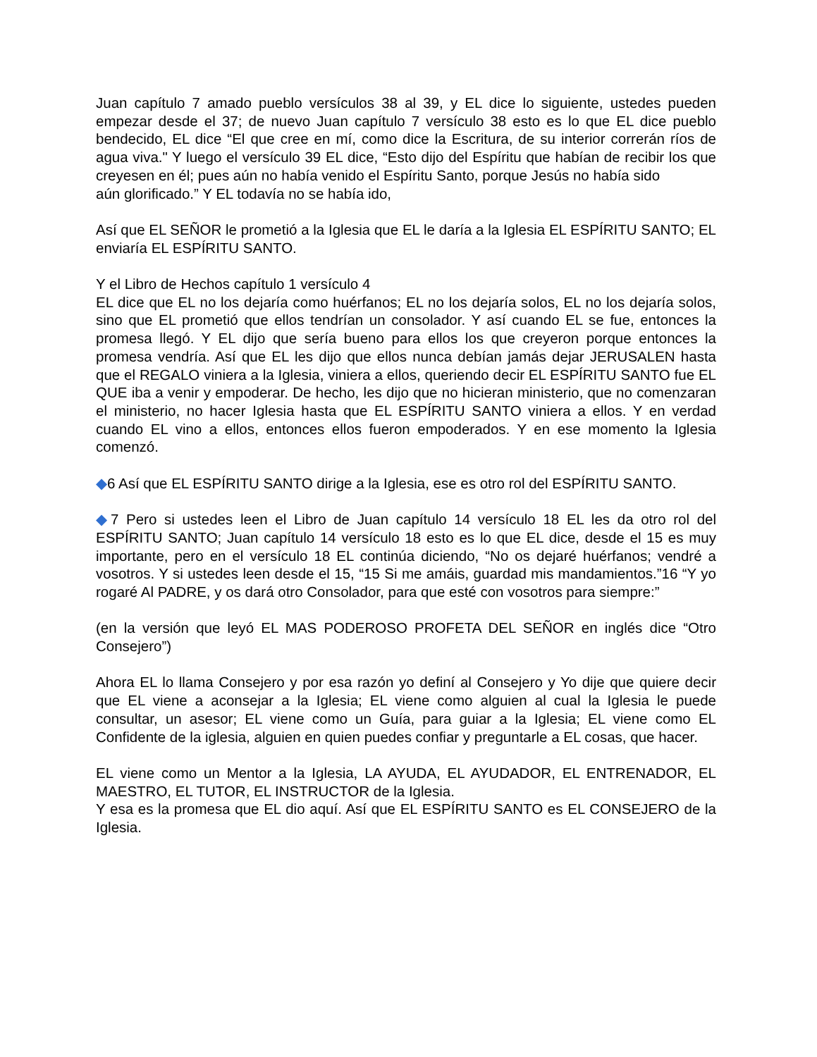Juan capítulo 7 amado pueblo versículos 38 al 39, y EL dice lo siguiente, ustedes pueden empezar desde el 37; de nuevo Juan capítulo 7 versículo 38 esto es lo que EL dice pueblo bendecido, EL dice “El que cree en mí, como dice la Escritura, de su interior correrán ríos de agua viva." Y luego el versículo 39 EL dice, “Esto dijo del Espíritu que habían de recibir los que creyesen en él; pues aún no había venido el Espíritu Santo, porque Jesús no había sido
aún glorificado.” Y EL todavía no se había ido,
Así que EL SEÑOR le prometió a la Iglesia que EL le daría a la Iglesia EL ESPÍRITU SANTO; EL enviaría EL ESPÍRITU SANTO.
Y el Libro de Hechos capítulo 1 versículo 4
EL dice que EL no los dejaría como huérfanos; EL no los dejaría solos, EL no los dejaría solos, sino que EL prometió que ellos tendrían un consolador. Y así cuando EL se fue, entonces la promesa llegó. Y EL dijo que sería bueno para ellos los que creyeron porque entonces la promesa vendría. Así que EL les dijo que ellos nunca debían jamás dejar JERUSALEN hasta que el REGALO viniera a la Iglesia, viniera a ellos, queriendo decir EL ESPÍRITU SANTO fue EL QUE iba a venir y empoderar. De hecho, les dijo que no hicieran ministerio, que no comenzaran el ministerio, no hacer Iglesia hasta que EL ESPÍRITU SANTO viniera a ellos. Y en verdad cuando EL vino a ellos, entonces ellos fueron empoderados. Y en ese momento la Iglesia comenzó.
◆6 Así que EL ESPÍRITU SANTO dirige a la Iglesia, ese es otro rol del ESPÍRITU SANTO.
◆7 Pero si ustedes leen el Libro de Juan capítulo 14 versículo 18 EL les da otro rol del ESPÍRITU SANTO; Juan capítulo 14 versículo 18 esto es lo que EL dice, desde el 15 es muy importante, pero en el versículo 18 EL continúa diciendo, “No os dejaré huérfanos; vendré a vosotros. Y si ustedes leen desde el 15, “15 Si me amáis, guardad mis mandamientos.”16 “Y yo rogaré Al PADRE, y os dará otro Consolador, para que esté con vosotros para siempre:”
(en la versión que leyó EL MAS PODEROSO PROFETA DEL SEÑOR en inglés dice “Otro Consejero”)
Ahora EL lo llama Consejero y por esa razón yo definí al Consejero y Yo dije que quiere decir que EL viene a aconsejar a la Iglesia; EL viene como alguien al cual la Iglesia le puede consultar, un asesor; EL viene como un Guía, para guiar a la Iglesia; EL viene como EL Confidente de la iglesia, alguien en quien puedes confiar y preguntarle a EL cosas, que hacer.
EL viene como un Mentor a la Iglesia, LA AYUDA, EL AYUDADOR, EL ENTRENADOR, EL MAESTRO, EL TUTOR, EL INSTRUCTOR de la Iglesia.
Y esa es la promesa que EL dio aquí. Así que EL ESPÍRITU SANTO es EL CONSEJERO de la Iglesia.